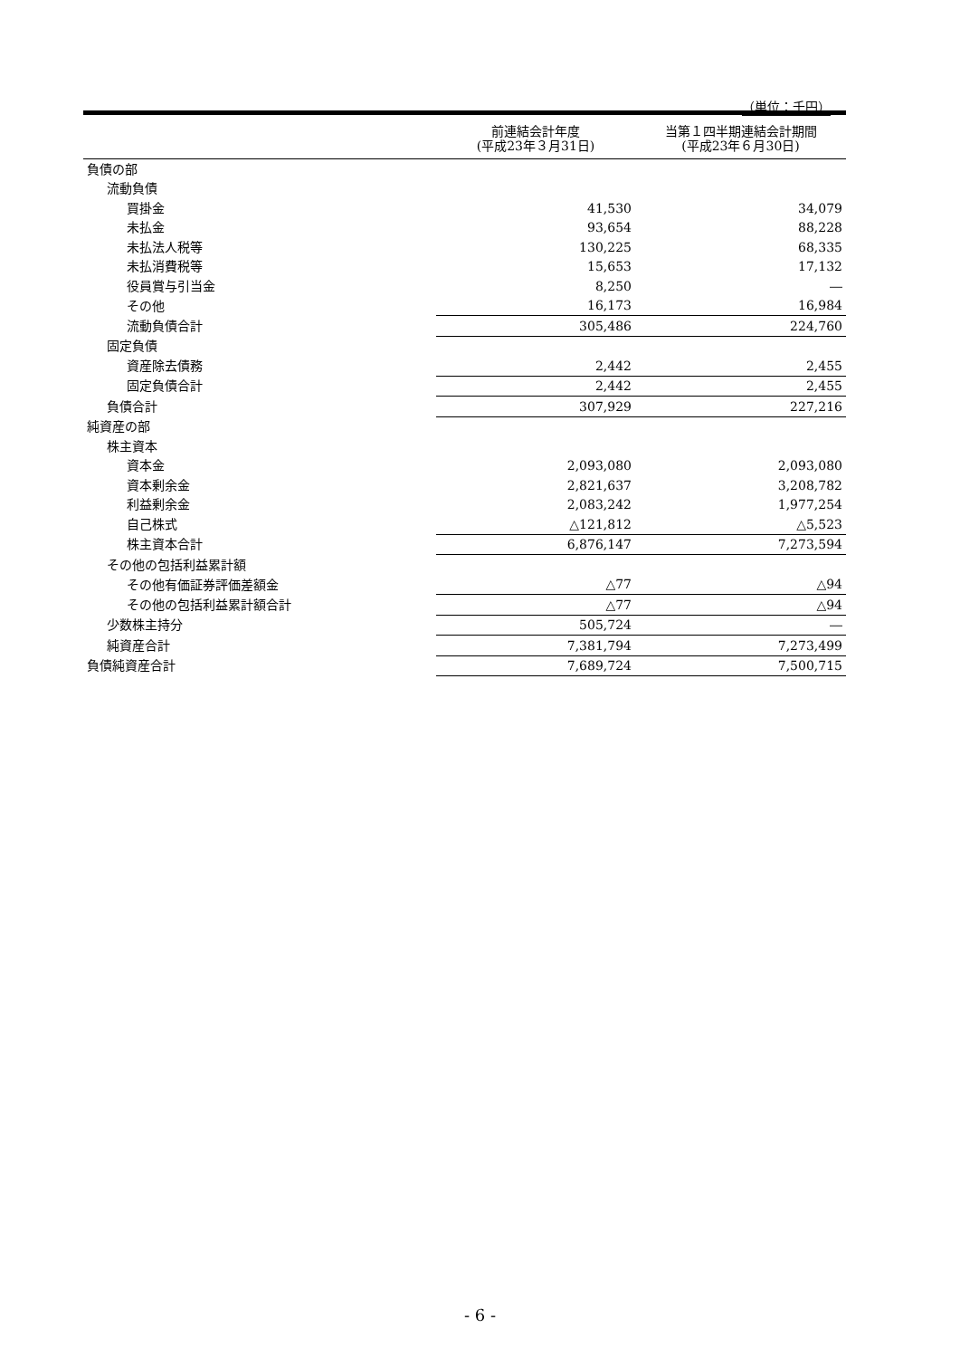（単位：千円）
| | 前連結会計年度 (平成23年３月31日) | 当第１四半期連結会計期間 (平成23年６月30日) |
| --- | --- | --- |
| 負債の部 | | |
| 流動負債 | | |
| 買掛金 | 41,530 | 34,079 |
| 未払金 | 93,654 | 88,228 |
| 未払法人税等 | 130,225 | 68,335 |
| 未払消費税等 | 15,653 | 17,132 |
| 役員賞与引当金 | 8,250 | ― |
| その他 | 16,173 | 16,984 |
| 流動負債合計 | 305,486 | 224,760 |
| 固定負債 | | |
| 資産除去債務 | 2,442 | 2,455 |
| 固定負債合計 | 2,442 | 2,455 |
| 負債合計 | 307,929 | 227,216 |
| 純資産の部 | | |
| 株主資本 | | |
| 資本金 | 2,093,080 | 2,093,080 |
| 資本剰余金 | 2,821,637 | 3,208,782 |
| 利益剰余金 | 2,083,242 | 1,977,254 |
| 自己株式 | △121,812 | △5,523 |
| 株主資本合計 | 6,876,147 | 7,273,594 |
| その他の包括利益累計額 | | |
| その他有価証券評価差額金 | △77 | △94 |
| その他の包括利益累計額合計 | △77 | △94 |
| 少数株主持分 | 505,724 | ― |
| 純資産合計 | 7,381,794 | 7,273,499 |
| 負債純資産合計 | 7,689,724 | 7,500,715 |
- 6 -